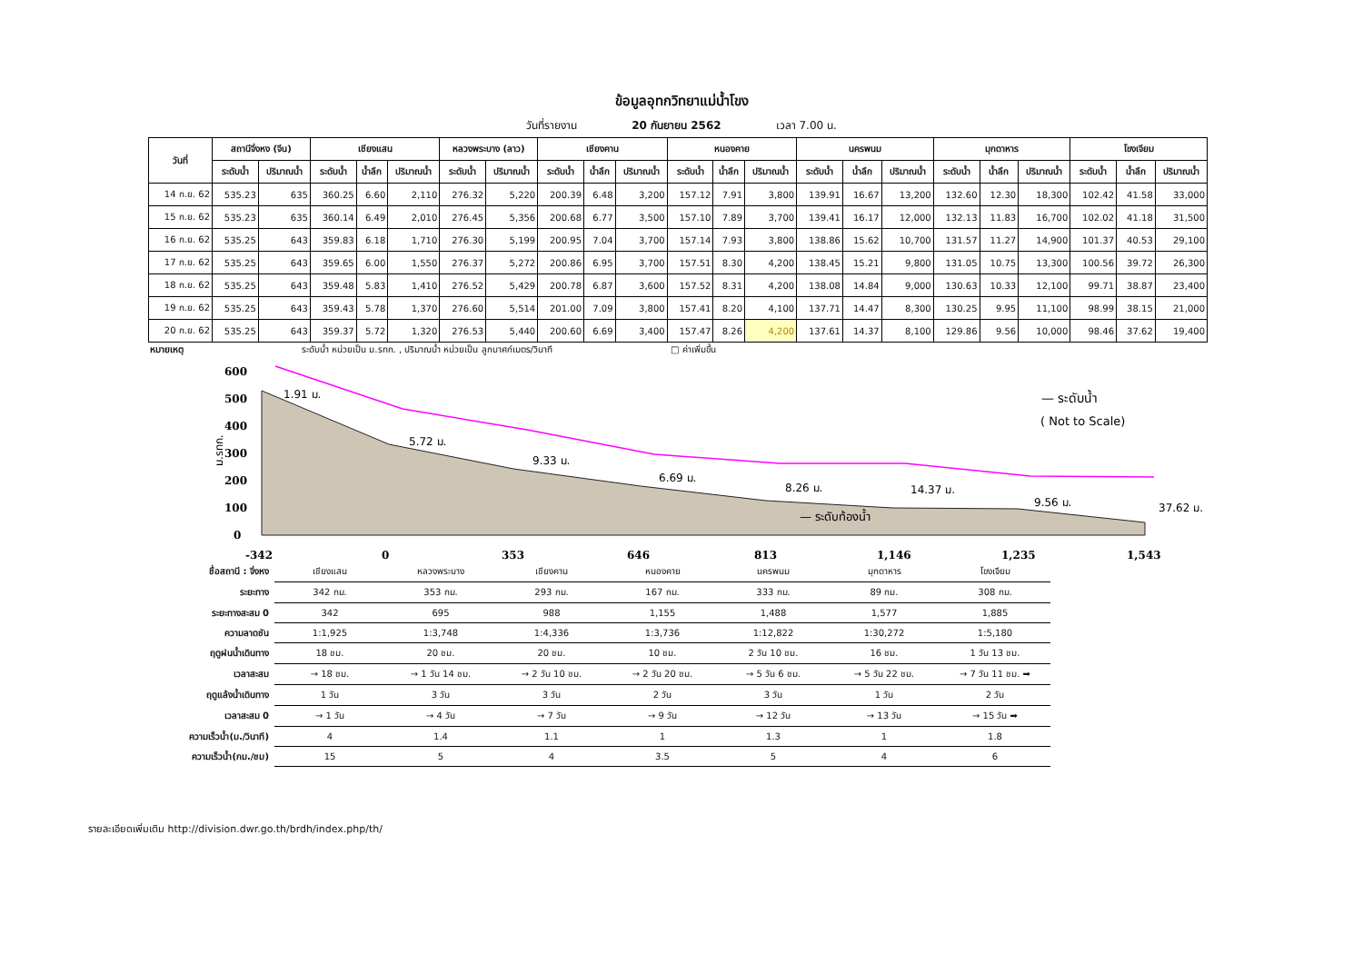ข้อมูลอุทกวิทยาแม่น้ำโขง
วันที่รายงาน 20 กันยายน 2562 เวลา 7.00 น.
| วันที่ | สถานีจิ่งหง (จีน) | | เชียงแสน | | | หลวงพระบาง (ลาว) | | เชียงคาน | | | หนองคาย | | | นครพนม | | | มุกดาหาร | | | โขงเจียม | | |
| --- | --- | --- | --- | --- | --- | --- | --- | --- | --- | --- | --- | --- | --- | --- | --- | --- | --- | --- | --- | --- | --- | --- |
| | ระดับน้ำ | ปริมาณน้ำ | ระดับน้ำ | น้ำลึก | ปริมาณน้ำ | ระดับน้ำ | ปริมาณน้ำ | ระดับน้ำ | น้ำลึก | ปริมาณน้ำ | ระดับน้ำ | น้ำลึก | ปริมาณน้ำ | ระดับน้ำ | น้ำลึก | ปริมาณน้ำ | ระดับน้ำ | น้ำลึก | ปริมาณน้ำ | ระดับน้ำ | น้ำลึก | ปริมาณน้ำ |
| 14 ก.ย. 62 | 535.23 | 635 | 360.25 | 6.60 | 2,110 | 276.32 | 5,220 | 200.39 | 6.48 | 3,200 | 157.12 | 7.91 | 3,800 | 139.91 | 16.67 | 13,200 | 132.60 | 12.30 | 18,300 | 102.42 | 41.58 | 33,000 |
| 15 ก.ย. 62 | 535.23 | 635 | 360.14 | 6.49 | 2,010 | 276.45 | 5,356 | 200.68 | 6.77 | 3,500 | 157.10 | 7.89 | 3,700 | 139.41 | 16.17 | 12,000 | 132.13 | 11.83 | 16,700 | 102.02 | 41.18 | 31,500 |
| 16 ก.ย. 62 | 535.25 | 643 | 359.83 | 6.18 | 1,710 | 276.30 | 5,199 | 200.95 | 7.04 | 3,700 | 157.14 | 7.93 | 3,800 | 138.86 | 15.62 | 10,700 | 131.57 | 11.27 | 14,900 | 101.37 | 40.53 | 29,100 |
| 17 ก.ย. 62 | 535.25 | 643 | 359.65 | 6.00 | 1,550 | 276.37 | 5,272 | 200.86 | 6.95 | 3,700 | 157.51 | 8.30 | 4,200 | 138.45 | 15.21 | 9,800 | 131.05 | 10.75 | 13,300 | 100.56 | 39.72 | 26,300 |
| 18 ก.ย. 62 | 535.25 | 643 | 359.48 | 5.83 | 1,410 | 276.52 | 5,429 | 200.78 | 6.87 | 3,600 | 157.52 | 8.31 | 4,200 | 138.08 | 14.84 | 9,000 | 130.63 | 10.33 | 12,100 | 99.71 | 38.87 | 23,400 |
| 19 ก.ย. 62 | 535.25 | 643 | 359.43 | 5.78 | 1,370 | 276.60 | 5,514 | 201.00 | 7.09 | 3,800 | 157.41 | 8.20 | 4,100 | 137.71 | 14.47 | 8,300 | 130.25 | 9.95 | 11,100 | 98.99 | 38.15 | 21,000 |
| 20 ก.ย. 62 | 535.25 | 643 | 359.37 | 5.72 | 1,320 | 276.53 | 5,440 | 200.60 | 6.69 | 3,400 | 157.47 | 8.26 | 4,200 | 137.61 | 14.37 | 8,100 | 129.86 | 9.56 | 10,000 | 98.46 | 37.62 | 19,400 |
หมายเหตุ ระดับน้ำ หน่วยเป็น ม.รทก. , ปริมาณน้ำ หน่วยเป็น ลูกบาศก์เมตร/วินาที □ ค่าเพิ่มขึ้น
ม.รทก.
600
500
400
300
200
100
0
-342
0
353
646
813
1,146
1,235
1,543
1.91 ม.
5.72 ม.
9.33 ม.
6.69 ม.
8.26 ม.
14.37 ม.
9.56 ม.
37.62 ม.
— ระดับน้ำ
( Not to Scale)
— ระดับท้องน้ำ
| ชื่อสถานี : จิ่งหง | เชียงแสน | หลวงพระบาง | เชียงคาน | หนองคาย | นครพนม | มุกดาหาร | โขงเจียม |
| ระยะทาง | 342 กม. | 353 กม. | 293 กม. | 167 กม. | 333 กม. | 89 กม. | 308 กม. |
| ระยะทางสะสม 0 | 342 | 695 | 988 | 1,155 | 1,488 | 1,577 | 1,885 |
| ความลาดชัน | 1:1,925 | 1:3,748 | 1:4,336 | 1:3,736 | 1:12,822 | 1:30,272 | 1:5,180 |
| ฤดูฝนน้ำเดินทาง | 18 ชม. | 20 ชม. | 20 ชม. | 10 ชม. | 2 วัน 10 ชม. | 16 ชม. | 1 วัน 13 ชม. |
| เวลาสะสม | → 18 ชม. | → 1 วัน 14 ชม. | → 2 วัน 10 ชม. | → 2 วัน 20 ชม. | → 5 วัน 6 ชม. | → 5 วัน 22 ชม. | → 7 วัน 11 ชม. ➡ |
| ฤดูแล้งน้ำเดินทาง | 1 วัน | 3 วัน | 3 วัน | 2 วัน | 3 วัน | 1 วัน | 2 วัน |
| เวลาสะสม 0 | → 1 วัน | → 4 วัน | → 7 วัน | → 9 วัน | → 12 วัน | → 13 วัน | → 15 วัน ➡ |
| ความเร็วน้ำ(ม./วินาที) | 4 | 1.4 | 1.1 | 1 | 1.3 | 1 | 1.8 |
| ความเร็วน้ำ(กม./ชม) | 15 | 5 | 4 | 3.5 | 5 | 4 | 6 |
รายละเอียดเพิ่มเติม http://division.dwr.go.th/brdh/index.php/th/